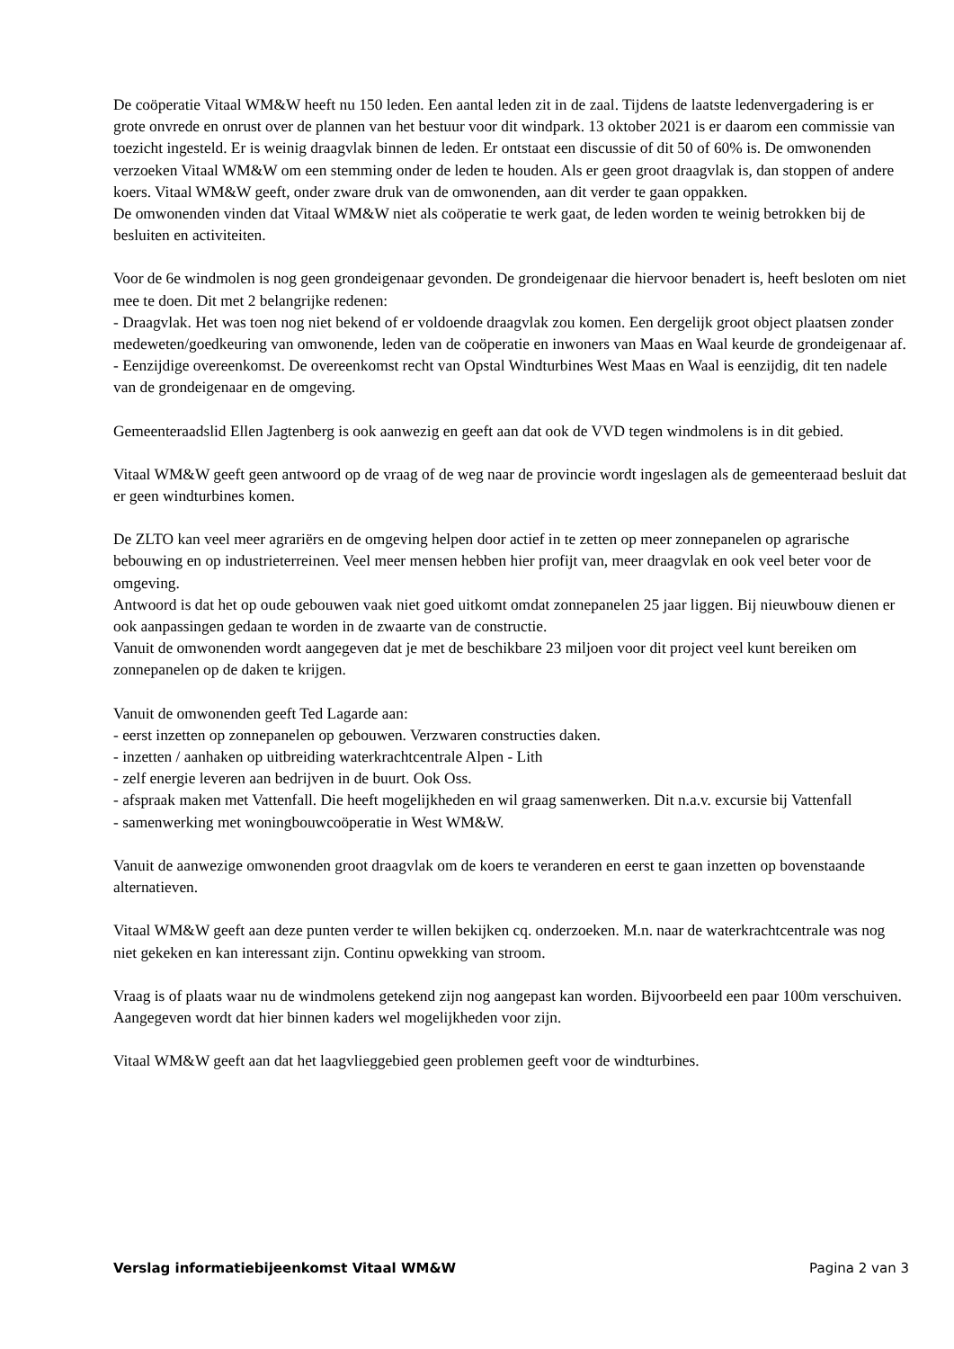De coöperatie Vitaal WM&W heeft nu 150 leden. Een aantal leden zit in de zaal. Tijdens de laatste ledenvergadering is er grote onvrede en onrust over de plannen van het bestuur voor dit windpark. 13 oktober 2021 is er daarom een commissie van toezicht ingesteld. Er is weinig draagvlak binnen de leden. Er ontstaat een discussie of dit 50 of 60% is. De omwonenden verzoeken Vitaal WM&W om een stemming onder de leden te houden. Als er geen groot draagvlak is, dan stoppen of andere koers. Vitaal WM&W geeft, onder zware druk van de omwonenden, aan dit verder te gaan oppakken.
De omwonenden vinden dat Vitaal WM&W niet als coöperatie te werk gaat, de leden worden te weinig betrokken bij de besluiten en activiteiten.
Voor de 6e windmolen is nog geen grondeigenaar gevonden. De grondeigenaar die hiervoor benadert is, heeft besloten om niet mee te doen. Dit met 2 belangrijke redenen:
- Draagvlak. Het was toen nog niet bekend of er voldoende draagvlak zou komen. Een dergelijk groot object plaatsen zonder medeweten/goedkeuring van omwonende, leden van de coöperatie en inwoners van Maas en Waal keurde de grondeigenaar af.
- Eenzijdige overeenkomst. De overeenkomst recht van Opstal Windturbines West Maas en Waal is eenzijdig, dit ten nadele van de grondeigenaar en de omgeving.
Gemeenteraadslid Ellen Jagtenberg is ook aanwezig en geeft aan dat ook de VVD tegen windmolens is in dit gebied.
Vitaal WM&W geeft geen antwoord op de vraag of de weg naar de provincie wordt ingeslagen als de gemeenteraad besluit dat er geen windturbines komen.
De ZLTO kan veel meer agrariërs en de omgeving helpen door actief in te zetten op meer zonnepanelen op agrarische bebouwing en op industrieterreinen. Veel meer mensen hebben hier profijt van, meer draagvlak en ook veel beter voor de omgeving.
Antwoord is dat het op oude gebouwen vaak niet goed uitkomt omdat zonnepanelen 25 jaar liggen. Bij nieuwbouw dienen er ook aanpassingen gedaan te worden in de zwaarte van de constructie.
Vanuit de omwonenden wordt aangegeven dat je met de beschikbare 23 miljoen voor dit project veel kunt bereiken om zonnepanelen op de daken te krijgen.
Vanuit de omwonenden geeft Ted Lagarde aan:
- eerst inzetten op zonnepanelen op gebouwen. Verzwaren constructies daken.
- inzetten / aanhaken op uitbreiding waterkrachtcentrale Alpen - Lith
- zelf energie leveren aan bedrijven in de buurt. Ook Oss.
- afspraak maken met Vattenfall. Die heeft mogelijkheden en wil graag samenwerken. Dit n.a.v. excursie bij Vattenfall
- samenwerking met woningbouwcoöperatie in West WM&W.
Vanuit de aanwezige omwonenden groot draagvlak om de koers te veranderen en eerst te gaan inzetten op bovenstaande alternatieven.
Vitaal WM&W geeft aan deze punten verder te willen bekijken cq. onderzoeken. M.n. naar de waterkrachtcentrale was nog niet gekeken en kan interessant zijn. Continu opwekking van stroom.
Vraag is of plaats waar nu de windmolens getekend zijn nog aangepast kan worden. Bijvoorbeeld een paar 100m verschuiven. Aangegeven wordt dat hier binnen kaders wel mogelijkheden voor zijn.
Vitaal WM&W geeft aan dat het laagvlieggebied geen problemen geeft voor de windturbines.
Verslag informatiebijeenkomst Vitaal WM&W Pagina 2 van 3